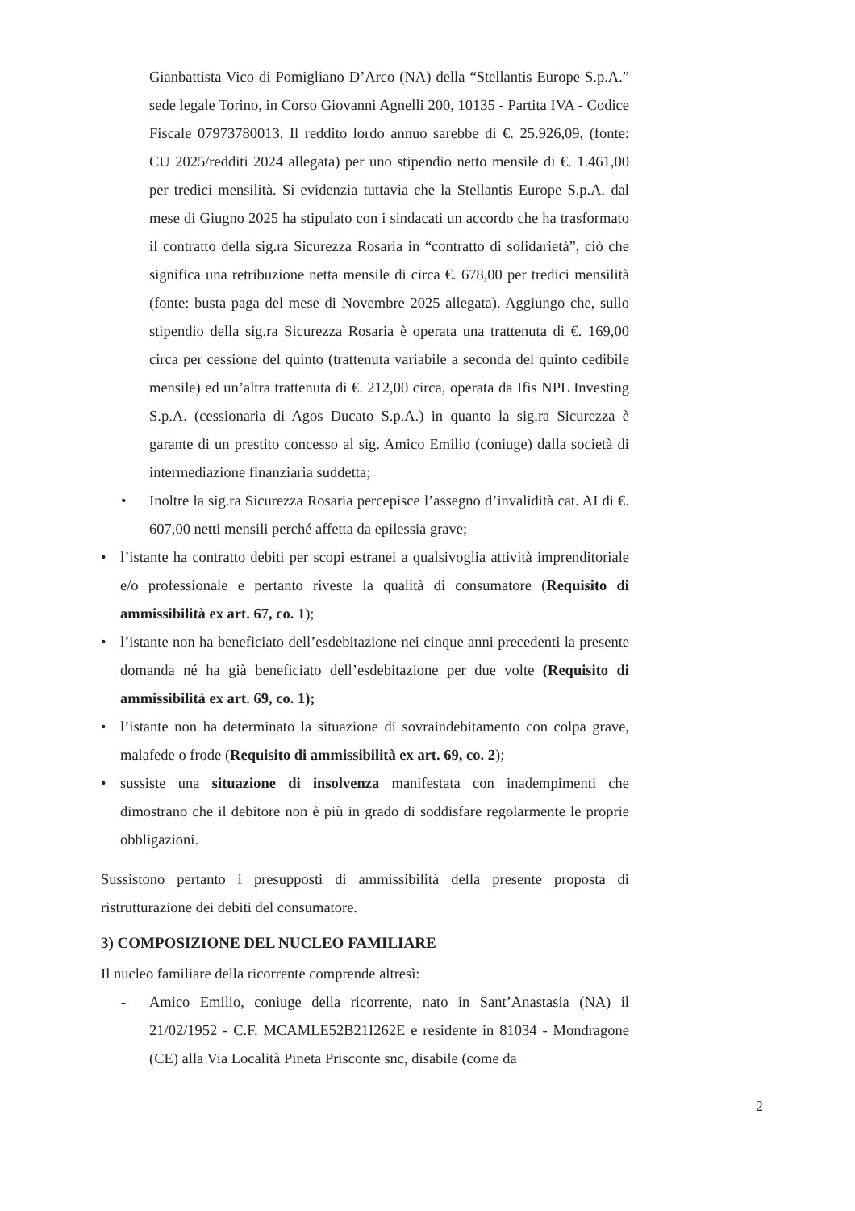Gianbattista Vico di Pomigliano D’Arco (NA) della “Stellantis Europe S.p.A.” sede legale Torino, in Corso Giovanni Agnelli 200, 10135 - Partita IVA - Codice Fiscale 07973780013. Il reddito lordo annuo sarebbe di €. 25.926,09, (fonte: CU 2025/redditi 2024 allegata) per uno stipendio netto mensile di €. 1.461,00 per tredici mensilità. Si evidenzia tuttavia che la Stellantis Europe S.p.A. dal mese di Giugno 2025 ha stipulato con i sindacati un accordo che ha trasformato il contratto della sig.ra Sicurezza Rosaria in “contratto di solidarietà”, ciò che significa una retribuzione netta mensile di circa €. 678,00 per tredici mensilità (fonte: busta paga del mese di Novembre 2025 allegata). Aggiungo che, sullo stipendio della sig.ra Sicurezza Rosaria è operata una trattenuta di €. 169,00 circa per cessione del quinto (trattenuta variabile a seconda del quinto cedibile mensile) ed un’altra trattenuta di €. 212,00 circa, operata da Ifis NPL Investing S.p.A. (cessionaria di Agos Ducato S.p.A.) in quanto la sig.ra Sicurezza è garante di un prestito concesso al sig. Amico Emilio (coniuge) dalla società di intermediazione finanziaria suddetta;
• Inoltre la sig.ra Sicurezza Rosaria percepisce l’assegno d’invalidità cat. AI di €. 607,00 netti mensili perché affetta da epilessia grave;
• l’istante ha contratto debiti per scopi estranei a qualsivoglia attività imprenditoriale e/o professionale e pertanto riveste la qualità di consumatore (Requisito di ammissibilità ex art. 67, co. 1);
• l’istante non ha beneficiato dell’esdebitazione nei cinque anni precedenti la presente domanda né ha già beneficiato dell’esdebitazione per due volte (Requisito di ammissibilità ex art. 69, co. 1);
• l’istante non ha determinato la situazione di sovraindebitamento con colpa grave, malafede o frode (Requisito di ammissibilità ex art. 69, co. 2);
• sussiste una situazione di insolvenza manifestata con inadempimenti che dimostrano che il debitore non è più in grado di soddisfare regolarmente le proprie obbligazioni.
Sussistono pertanto i presupposti di ammissibilità della presente proposta di ristrutturazione dei debiti del consumatore.
3) COMPOSIZIONE DEL NUCLEO FAMILIARE
Il nucleo familiare della ricorrente comprende altresì:
- Amico Emilio, coniuge della ricorrente, nato in Sant’Anastasia (NA) il 21/02/1952 - C.F. MCAMLE52B21I262E e residente in 81034 - Mondragone (CE) alla Via Località Pineta Prisconte snc, disabile (come da
2